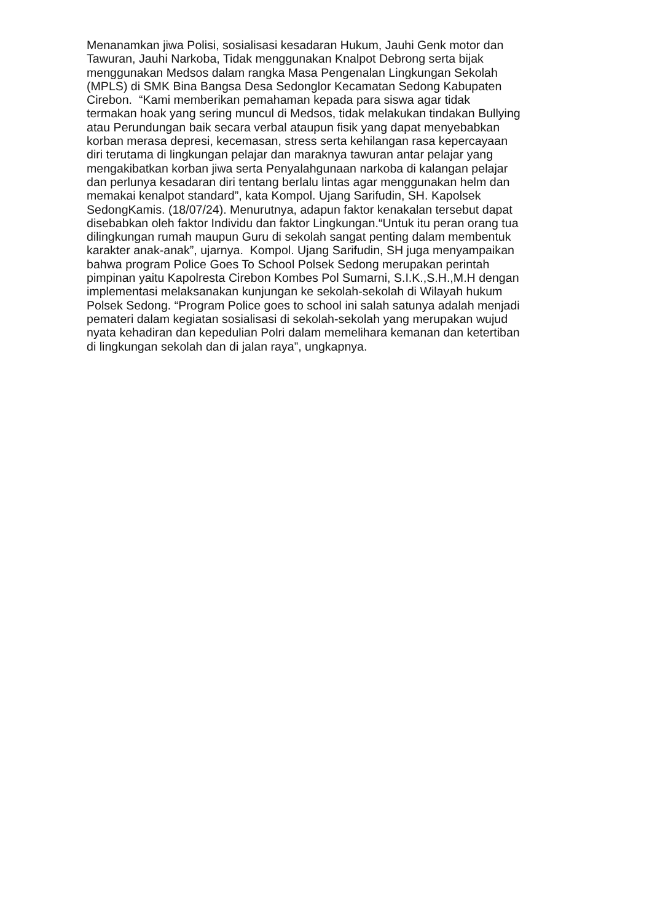Menanamkan jiwa Polisi, sosialisasi kesadaran Hukum, Jauhi Genk motor dan
Tawuran, Jauhi Narkoba, Tidak menggunakan Knalpot Debrong serta bijak
menggunakan Medsos dalam rangka Masa Pengenalan Lingkungan Sekolah
(MPLS) di SMK Bina Bangsa Desa Sedonglor Kecamatan Sedong Kabupaten
Cirebon. “Kami memberikan pemahaman kepada para siswa agar tidak
termakan hoak yang sering muncul di Medsos, tidak melakukan tindakan Bullying
atau Perundungan baik secara verbal ataupun fisik yang dapat menyebabkan
korban merasa depresi, kecemasan, stress serta kehilangan rasa kepercayaan
diri terutama di lingkungan pelajar dan maraknya tawuran antar pelajar yang
mengakibatkan korban jiwa serta Penyalahgunaan narkoba di kalangan pelajar
dan perlunya kesadaran diri tentang berlalu lintas agar menggunakan helm dan
memakai kenalpot standard”, kata Kompol. Ujang Sarifudin, SH. Kapolsek
SedongKamis. (18/07/24). Menurutnya, adapun faktor kenakalan tersebut dapat
disebabkan oleh faktor Individu dan faktor Lingkungan.“Untuk itu peran orang tua
dilingkungan rumah maupun Guru di sekolah sangat penting dalam membentuk
karakter anak-anak”, ujarnya. Kompol. Ujang Sarifudin, SH juga menyampaikan
bahwa program Police Goes To School Polsek Sedong merupakan perintah
pimpinan yaitu Kapolresta Cirebon Kombes Pol Sumarni, S.I.K.,S.H.,M.H dengan
implementasi melaksanakan kunjungan ke sekolah-sekolah di Wilayah hukum
Polsek Sedong. “Program Police goes to school ini salah satunya adalah menjadi
pemateri dalam kegiatan sosialisasi di sekolah-sekolah yang merupakan wujud
nyata kehadiran dan kepedulian Polri dalam memelihara kemanan dan ketertiban
di lingkungan sekolah dan di jalan raya”, ungkapnya.